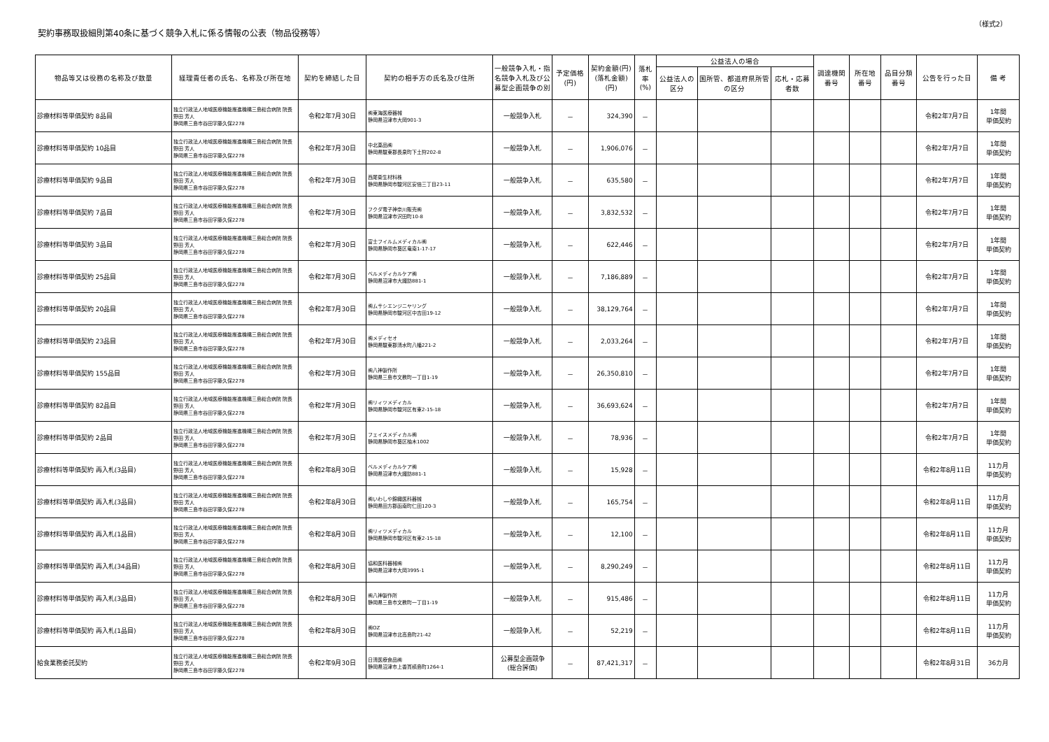（様式2）
契約事務取扱細則第40条に基づく競争入札に係る情報の公表（物品役務等）
| 物品等又は役務の名称及び数量 | 経理責任者の氏名、名称及び所在地 | 契約を締結した日 | 契約の相手方の氏名及び住所 | 一般競争入札・指名競争入札及び公募型企画競争の別 | 予定価格(円) | 契約金額(円) (落札金額)(円) | 落札率 (%) | 公益法人の場合 | | | 調達機関番号 | 所在地番号 | 品目分類番号 | 公告を行った日 | 備 考 |
| --- | --- | --- | --- | --- | --- | --- | --- | --- | --- | --- | --- | --- | --- | --- | --- |
| | | | | | | | | 公益法人の区分 | 国所管、都道府県所管の区分 | 応札・応募者数 | | | | | |
| 診療材料等単価契約 8品目 | 独立行政法人地域医療機能推進機構三島総合病院 院長 野田 芳人 静岡県三島市谷田字藤久保2278 | 令和2年7月30日 | ㈱東海医療器械 静岡県沼津市大岡901-3 | 一般競争入札 | － | 324,390 | － | | | | | | | 令和2年7月7日 | 1年間 単価契約 |
| 診療材料等単価契約 10品目 | 独立行政法人地域医療機能推進機構三島総合病院 院長 野田 芳人 静岡県三島市谷田字藤久保2278 | 令和2年7月30日 | 中北薬品㈱ 静岡県駿東郡長泉町下土狩202-8 | 一般競争入札 | － | 1,906,076 | － | | | | | | | 令和2年7月7日 | 1年間 単価契約 |
| 診療材料等単価契約 9品目 | 独立行政法人地域医療機能推進機構三島総合病院 院長 野田 芳人 静岡県三島市谷田字藤久保2278 | 令和2年7月30日 | 西尾衛生材料株 静岡県静岡市駿河区安倍三丁目23-11 | 一般競争入札 | － | 635,580 | － | | | | | | | 令和2年7月7日 | 1年間 単価契約 |
| 診療材料等単価契約 7品目 | 独立行政法人地域医療機能推進機構三島総合病院 院長 野田 芳人 静岡県三島市谷田字藤久保2278 | 令和2年7月30日 | フクダ電子神奈川販売㈱ 静岡県沼津市沢田町10-8 | 一般競争入札 | － | 3,832,532 | － | | | | | | | 令和2年7月7日 | 1年間 単価契約 |
| 診療材料等単価契約 3品目 | 独立行政法人地域医療機能推進機構三島総合病院 院長 野田 芳人 静岡県三島市谷田字藤久保2278 | 令和2年7月30日 | 富士フイルムメディカル㈱ 静岡県静岡市葵区竜南1-17-17 | 一般競争入札 | － | 622,446 | － | | | | | | | 令和2年7月7日 | 1年間 単価契約 |
| 診療材料等単価契約 25品目 | 独立行政法人地域医療機能推進機構三島総合病院 院長 野田 芳人 静岡県三島市谷田字藤久保2278 | 令和2年7月30日 | ベルメディカルケア㈱ 静岡県沼津市大諏訪881-1 | 一般競争入札 | － | 7,186,889 | － | | | | | | | 令和2年7月7日 | 1年間 単価契約 |
| 診療材料等単価契約 20品目 | 独立行政法人地域医療機能推進機構三島総合病院 院長 野田 芳人 静岡県三島市谷田字藤久保2278 | 令和2年7月30日 | ㈱ムサシエンジニヤリング 静岡県静岡市駿河区中吉田19-12 | 一般競争入札 | － | 38,129,764 | － | | | | | | | 令和2年7月7日 | 1年間 単価契約 |
| 診療材料等単価契約 23品目 | 独立行政法人地域医療機能推進機構三島総合病院 院長 野田 芳人 静岡県三島市谷田字藤久保2278 | 令和2年7月30日 | ㈱メディセオ 静岡県駿東郡清水町八幡221-2 | 一般競争入札 | － | 2,033,264 | － | | | | | | | 令和2年7月7日 | 1年間 単価契約 |
| 診療材料等単価契約 155品目 | 独立行政法人地域医療機能推進機構三島総合病院 院長 野田 芳人 静岡県三島市谷田字藤久保2278 | 令和2年7月30日 | ㈱八神製作所 静岡県三島市文教町一丁目1-19 | 一般競争入札 | － | 26,350,810 | － | | | | | | | 令和2年7月7日 | 1年間 単価契約 |
| 診療材料等単価契約 82品目 | 独立行政法人地域医療機能推進機構三島総合病院 院長 野田 芳人 静岡県三島市谷田字藤久保2278 | 令和2年7月30日 | ㈱リィツメディカル 静岡県静岡市駿河区有東2-15-18 | 一般競争入札 | － | 36,693,624 | － | | | | | | | 令和2年7月7日 | 1年間 単価契約 |
| 診療材料等単価契約 2品目 | 独立行政法人地域医療機能推進機構三島総合病院 院長 野田 芳人 静岡県三島市谷田字藤久保2278 | 令和2年7月30日 | フェイスメディカル㈱ 静岡県静岡市葵区柚木1002 | 一般競争入札 | － | 78,936 | － | | | | | | | 令和2年7月7日 | 1年間 単価契約 |
| 診療材料等単価契約 再入札(3品目) | 独立行政法人地域医療機能推進機構三島総合病院 院長 野田 芳人 静岡県三島市谷田字藤久保2278 | 令和2年8月30日 | ベルメディカルケア㈱ 静岡県沼津市大諏訪881-1 | 一般競争入札 | － | 15,928 | － | | | | | | | 令和2年8月11日 | 11カ月 単価契約 |
| 診療材料等単価契約 再入札(3品目) | 独立行政法人地域医療機能推進機構三島総合病院 院長 野田 芳人 静岡県三島市谷田字藤久保2278 | 令和2年8月30日 | ㈱いわしや錦織医科器械 静岡県田方郡函南町仁田120-3 | 一般競争入札 | － | 165,754 | － | | | | | | | 令和2年8月11日 | 11カ月 単価契約 |
| 診療材料等単価契約 再入札(1品目) | 独立行政法人地域医療機能推進機構三島総合病院 院長 野田 芳人 静岡県三島市谷田字藤久保2278 | 令和2年8月30日 | ㈱リィツメディカル 静岡県静岡市駿河区有東2-15-18 | 一般競争入札 | － | 12,100 | － | | | | | | | 令和2年8月11日 | 11カ月 単価契約 |
| 診療材料等単価契約 再入札(34品目) | 独立行政法人地域医療機能推進機構三島総合病院 院長 野田 芳人 静岡県三島市谷田字藤久保2278 | 令和2年8月30日 | 協和医科器械㈱ 静岡県沼津市大岡3995-1 | 一般競争入札 | － | 8,290,249 | － | | | | | | | 令和2年8月11日 | 11カ月 単価契約 |
| 診療材料等単価契約 再入札(3品目) | 独立行政法人地域医療機能推進機構三島総合病院 院長 野田 芳人 静岡県三島市谷田字藤久保2278 | 令和2年8月30日 | ㈱八神製作所 静岡県三島市文教町一丁目1-19 | 一般競争入札 | － | 915,486 | － | | | | | | | 令和2年8月11日 | 11カ月 単価契約 |
| 診療材料等単価契約 再入札(1品目) | 独立行政法人地域医療機能推進機構三島総合病院 院長 野田 芳人 静岡県三島市谷田字藤久保2278 | 令和2年8月30日 | ㈱OZ 静岡県沼津市北高島町21-42 | 一般競争入札 | － | 52,219 | － | | | | | | | 令和2年8月11日 | 11カ月 単価契約 |
| 給食業務委託契約 | 独立行政法人地域医療機能推進機構三島総合病院 院長 野田 芳人 静岡県三島市谷田字藤久保2278 | 令和2年9月30日 | 日清医療食品㈱ 静岡県沼津市上香貫槙島町1264-1 | 公募型企画競争 (総合評価) | － | 87,421,317 | － | | | | | | | 令和2年8月31日 | 36カ月 |